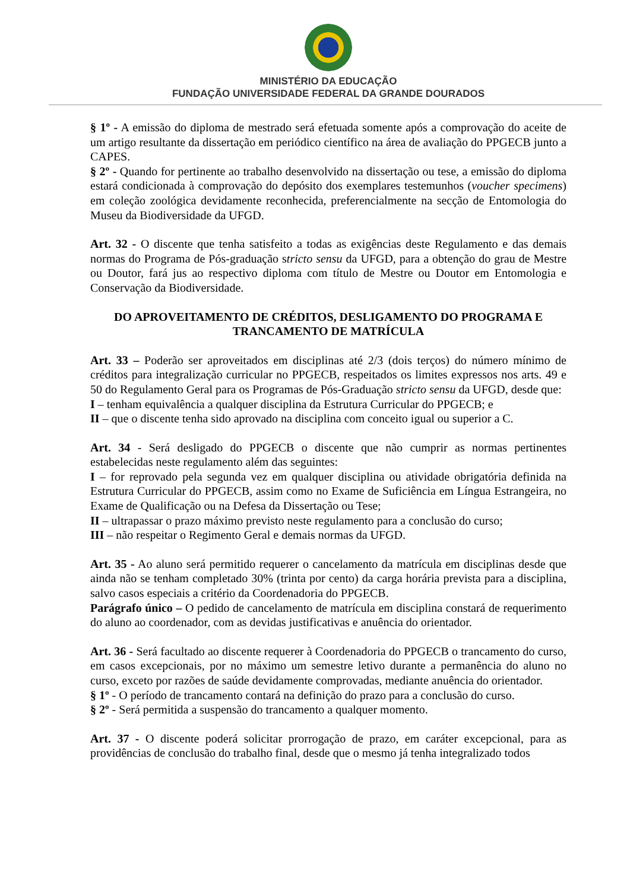MINISTÉRIO DA EDUCAÇÃO
FUNDAÇÃO UNIVERSIDADE FEDERAL DA GRANDE DOURADOS
§ 1º - A emissão do diploma de mestrado será efetuada somente após a comprovação do aceite de um artigo resultante da dissertação em periódico científico na área de avaliação do PPGECB junto a CAPES.
§ 2º - Quando for pertinente ao trabalho desenvolvido na dissertação ou tese, a emissão do diploma estará condicionada à comprovação do depósito dos exemplares testemunhos (voucher specimens) em coleção zoológica devidamente reconhecida, preferencialmente na secção de Entomologia do Museu da Biodiversidade da UFGD.
Art. 32 - O discente que tenha satisfeito a todas as exigências deste Regulamento e das demais normas do Programa de Pós-graduação stricto sensu da UFGD, para a obtenção do grau de Mestre ou Doutor, fará jus ao respectivo diploma com título de Mestre ou Doutor em Entomologia e Conservação da Biodiversidade.
DO APROVEITAMENTO DE CRÉDITOS, DESLIGAMENTO DO PROGRAMA E TRANCAMENTO DE MATRÍCULA
Art. 33 – Poderão ser aproveitados em disciplinas até 2/3 (dois terços) do número mínimo de créditos para integralização curricular no PPGECB, respeitados os limites expressos nos arts. 49 e 50 do Regulamento Geral para os Programas de Pós-Graduação stricto sensu da UFGD, desde que:
I – tenham equivalência a qualquer disciplina da Estrutura Curricular do PPGECB; e
II – que o discente tenha sido aprovado na disciplina com conceito igual ou superior a C.
Art. 34 - Será desligado do PPGECB o discente que não cumprir as normas pertinentes estabelecidas neste regulamento além das seguintes:
I – for reprovado pela segunda vez em qualquer disciplina ou atividade obrigatória definida na Estrutura Curricular do PPGECB, assim como no Exame de Suficiência em Língua Estrangeira, no Exame de Qualificação ou na Defesa da Dissertação ou Tese;
II – ultrapassar o prazo máximo previsto neste regulamento para a conclusão do curso;
III – não respeitar o Regimento Geral e demais normas da UFGD.
Art. 35 - Ao aluno será permitido requerer o cancelamento da matrícula em disciplinas desde que ainda não se tenham completado 30% (trinta por cento) da carga horária prevista para a disciplina, salvo casos especiais a critério da Coordenadoria do PPGECB.
Parágrafo único – O pedido de cancelamento de matrícula em disciplina constará de requerimento do aluno ao coordenador, com as devidas justificativas e anuência do orientador.
Art. 36 - Será facultado ao discente requerer à Coordenadoria do PPGECB o trancamento do curso, em casos excepcionais, por no máximo um semestre letivo durante a permanência do aluno no curso, exceto por razões de saúde devidamente comprovadas, mediante anuência do orientador.
§ 1º - O período de trancamento contará na definição do prazo para a conclusão do curso.
§ 2º - Será permitida a suspensão do trancamento a qualquer momento.
Art. 37 - O discente poderá solicitar prorrogação de prazo, em caráter excepcional, para as providências de conclusão do trabalho final, desde que o mesmo já tenha integralizado todos